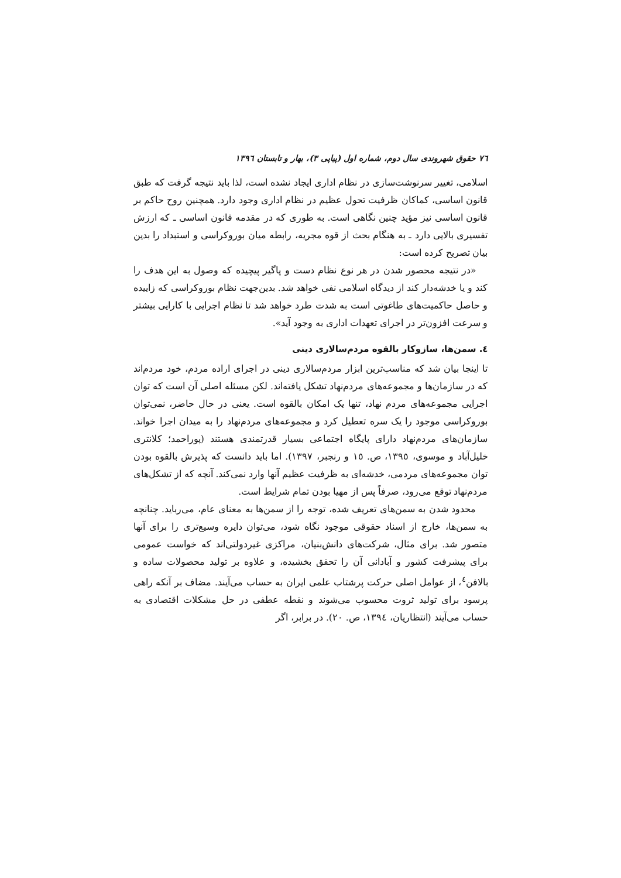٧٦ حقوق شهروندی سال دوم، شماره اول (پیاپی ٣)، بهار و تابستان ١٣٩٦
اسلامی، تغییر سرنوشت‌سازی در نظام اداری ایجاد نشده است، لذا باید نتیجه گرفت که طبق قانون اساسی، کماکان ظرفیت تحول عظیم در نظام اداری وجود دارد. همچنین روح حاکم بر قانون اساسی نیز مؤید چنین نگاهی است. به طوری که در مقدمه قانون اساسی ـ که ارزش تفسیری بالایی دارد ـ به هنگام بحث از قوه مجریه، رابطه میان بوروکراسی و استبداد را بدین بیان تصریح کرده است:
«در نتیجه محصور شدن در هر نوع نظام دست و پاگیر پیچیده که وصول به این هدف را کند و یا خدشه‌دار کند از دیدگاه اسلامی نفی خواهد شد. بدین‌جهت نظام بوروکراسی که زاییده و حاصل حاکمیت‌های طاغوتی است به شدت طرد خواهد شد تا نظام اجرایی با کارایی بیشتر و سرعت افزون‌تر در اجرای تعهدات اداری به وجود آید».
٤. سمن‌ها، سازوکار بالقوه مردم‌سالاری دینی
تا اینجا بیان شد که مناسب‌ترین ابزار مردم‌سالاری دینی در اجرای اراده مردم، خود مردم‌اند که در سازمان‌ها و مجموعه‌های مردم‌نهاد تشکل یافته‌اند. لکن مسئله اصلی آن است که توان اجرایی مجموعه‌های مردم نهاد، تنها یک امکان بالقوه است. یعنی در حال حاضر، نمی‌توان بوروکراسی موجود را یک سره تعطیل کرد و مجموعه‌های مردم‌نهاد را به میدان اجرا خواند. سازمان‌های مردم‌نهاد دارای پایگاه اجتماعی بسیار قدرتمندی هستند (پوراحمد؛ کلانتری خلیل‌آباد و موسوی، ١٣٩٥، ص. ١٥ و رنجبر، ١٣٩٧). اما باید دانست که پذیرش بالقوه بودن توان مجموعه‌های مردمی، خدشه‌ای به ظرفیت عظیم آنها وارد نمی‌کند. آنچه که از تشکل‌های مردم‌نهاد توقع می‌رود، صرفاً پس از مهیا بودن تمام شرایط است.
محدود شدن به سمن‌های تعریف شده، توجه را از سمن‌ها به معنای عام، می‌رباید. چنانچه به سمن‌ها، خارج از اسناد حقوقی موجود نگاه شود، می‌توان دایره وسیع‌تری را برای آنها متصور شد. برای مثال، شرکت‌های دانش‌بنیان، مراکزی غیردولتی‌اند که خواست عمومی برای پیشرفت کشور و آبادانی آن را تحقق بخشیده، و علاوه بر تولید محصولات ساده و بالافن<sup>٤</sup>، از عوامل اصلی حرکت پرشتاب علمی ایران به حساب می‌آیند. مضاف بر آنکه راهی پرسود برای تولید ثروت محسوب می‌شوند و نقطه عطفی در حل مشکلات اقتصادی به حساب می‌آیند (انتظاریان، ١٣٩٤، ص. ٢٠). در برابر، اگر